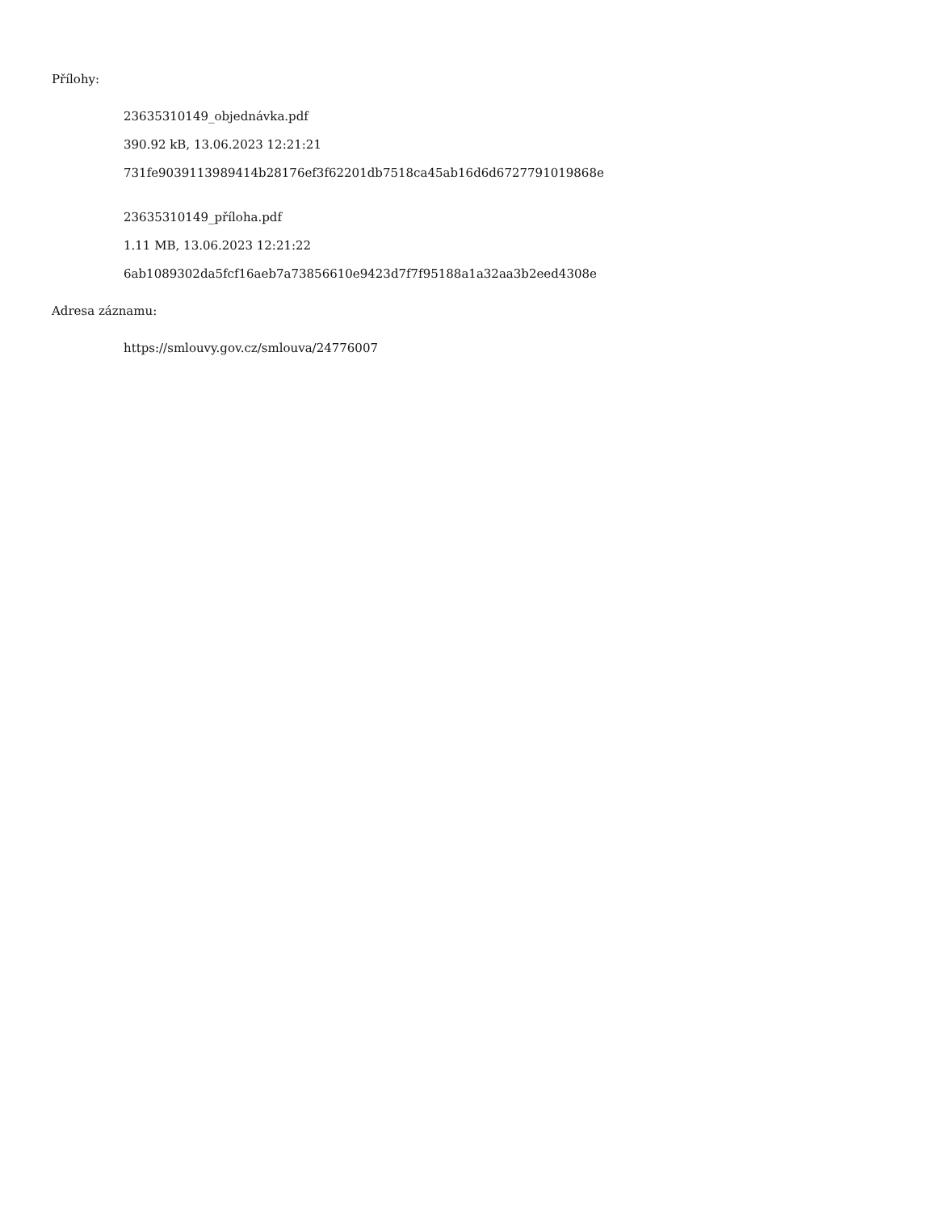Přílohy:
23635310149_objednávka.pdf
390.92 kB, 13.06.2023 12:21:21
731fe9039113989414b28176ef3f62201db7518ca45ab16d6d6727791019868e
23635310149_příloha.pdf
1.11 MB, 13.06.2023 12:21:22
6ab1089302da5fcf16aeb7a73856610e9423d7f7f95188a1a32aa3b2eed4308e
Adresa záznamu:
https://smlouvy.gov.cz/smlouva/24776007